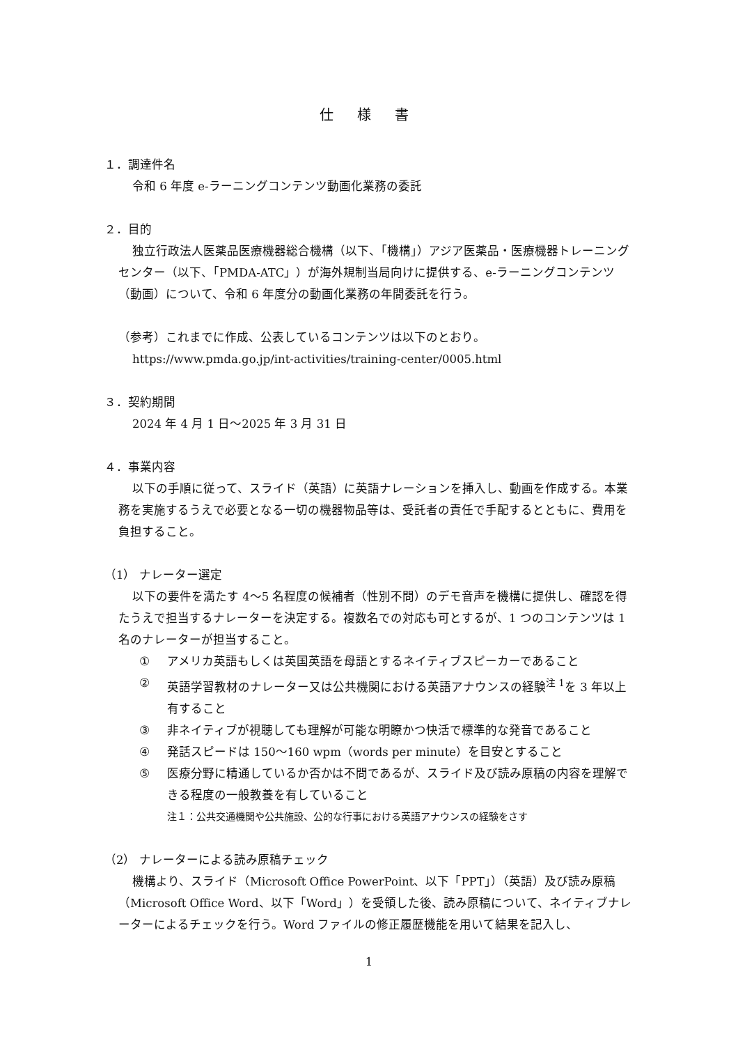仕 様 書
１．調達件名
令和 6 年度 e-ラーニングコンテンツ動画化業務の委託
２．目的
独立行政法人医薬品医療機器総合機構（以下、「機構」）アジア医薬品・医療機器トレーニングセンター（以下、「PMDA-ATC」）が海外規制当局向けに提供する、e-ラーニングコンテンツ（動画）について、令和 6 年度分の動画化業務の年間委託を行う。
（参考）これまでに作成、公表しているコンテンツは以下のとおり。
https://www.pmda.go.jp/int-activities/training-center/0005.html
３．契約期間
2024 年 4 月 1 日～2025 年 3 月 31 日
４．事業内容
以下の手順に従って、スライド（英語）に英語ナレーションを挿入し、動画を作成する。本業務を実施するうえで必要となる一切の機器物品等は、受託者の責任で手配するとともに、費用を負担すること。
（1） ナレーター選定
以下の要件を満たす 4～5 名程度の候補者（性別不問）のデモ音声を機構に提供し、確認を得たうえで担当するナレーターを決定する。複数名での対応も可とするが、1 つのコンテンツは 1 名のナレーターが担当すること。
① アメリカ英語もしくは英国英語を母語とするネイティブスピーカーであること
② 英語学習教材のナレーター又は公共機関における英語アナウンスの経験<sup>注 1</sup>を 3 年以上有すること
③ 非ネイティブが視聴しても理解が可能な明瞭かつ快活で標準的な発音であること
④ 発話スピードは 150～160 wpm（words per minute）を目安とすること
⑤ 医療分野に精通しているか否かは不問であるが、スライド及び読み原稿の内容を理解できる程度の一般教養を有していること
注１：公共交通機関や公共施設、公的な行事における英語アナウンスの経験をさす
（2） ナレーターによる読み原稿チェック
機構より、スライド（Microsoft Office PowerPoint、以下「PPT」）（英語）及び読み原稿（Microsoft Office Word、以下「Word」）を受領した後、読み原稿について、ネイティブナレーターによるチェックを行う。Word ファイルの修正履歴機能を用いて結果を記入し、
1